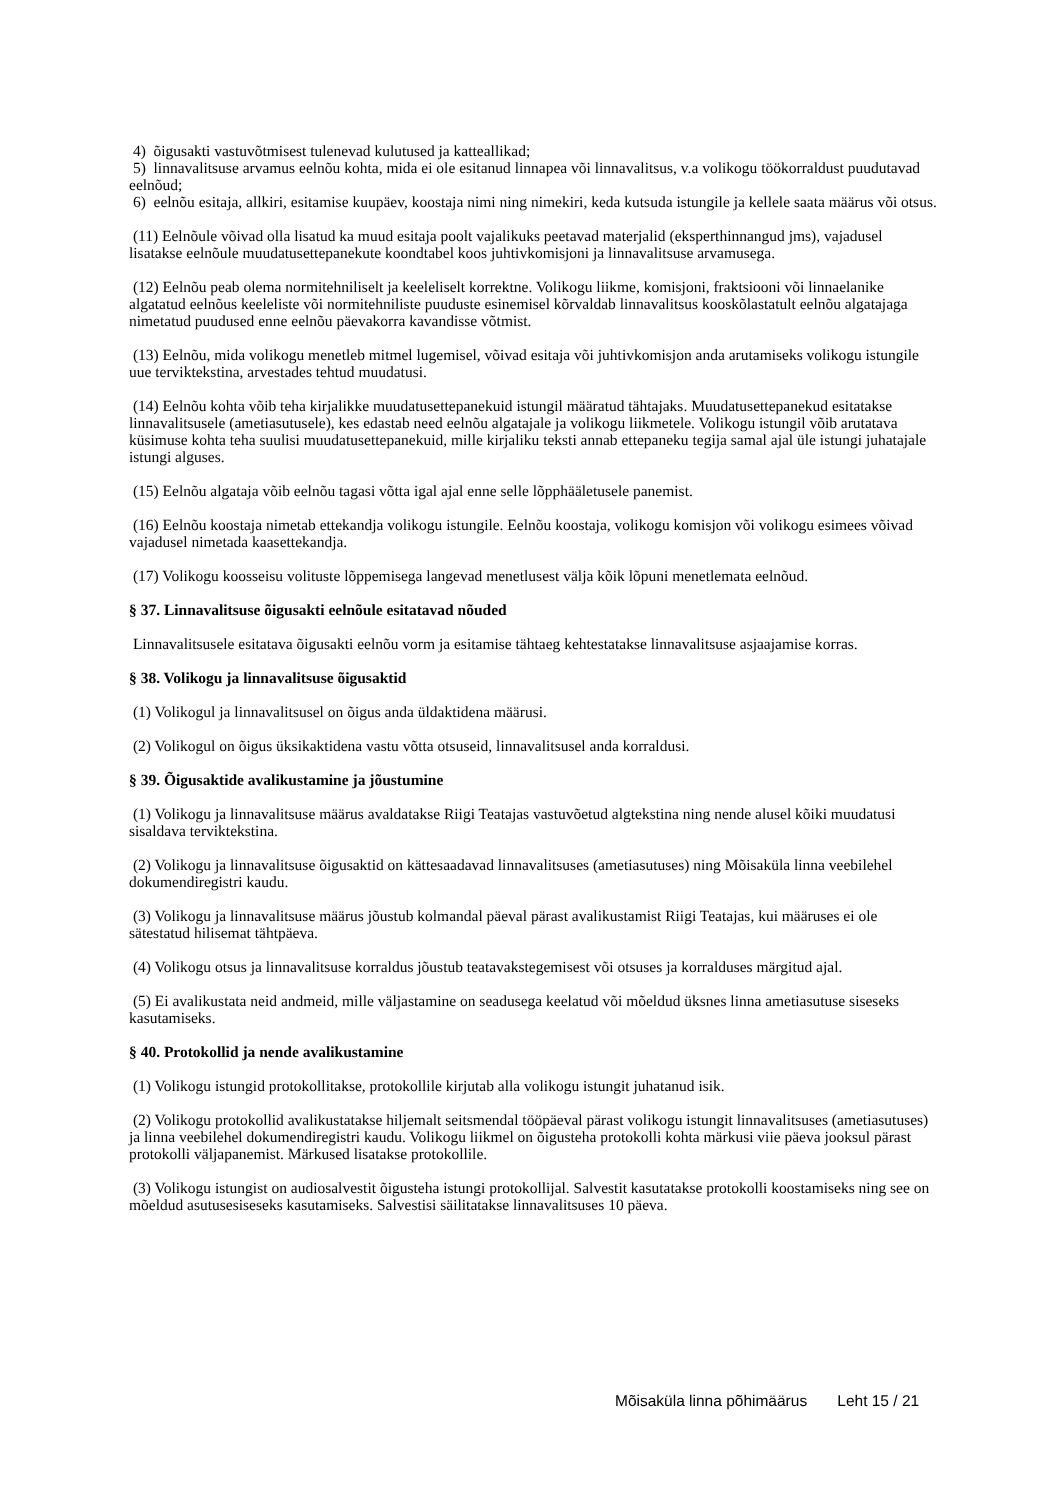4) õigusakti vastuvõtmisest tulenevad kulutused ja katteallikad;
5) linnavalitsuse arvamus eelnõu kohta, mida ei ole esitanud linnapea või linnavalitsus, v.a volikogu töökorraldust puudutavad eelnõud;
6) eelnõu esitaja, allkiri, esitamise kuupäev, koostaja nimi ning nimekiri, keda kutsuda istungile ja kellele saata määrus või otsus.
(11) Eelnõule võivad olla lisatud ka muud esitaja poolt vajalikuks peetavad materjalid (eksperthinnangud jms), vajadusel lisatakse eelnõule muudatusettepanekute koondtabel koos juhtivkomisjoni ja linnavalitsuse arvamusega.
(12) Eelnõu peab olema normitehniliselt ja keeleliselt korrektne. Volikogu liikme, komisjoni, fraktsiooni või linnaelanike algatatud eelnõus keeleliste või normitehniliste puuduste esinemisel kõrvaldab linnavalitsus kooskõlastatult eelnõu algatajaga nimetatud puudused enne eelnõu päevakorra kavandisse võtmist.
(13) Eelnõu, mida volikogu menetleb mitmel lugemisel, võivad esitaja või juhtivkomisjon anda arutamiseks volikogu istungile uue terviktekstina, arvestades tehtud muudatusi.
(14) Eelnõu kohta võib teha kirjalikke muudatusettepanekuid istungil määratud tähtajaks. Muudatusettepanekud esitatakse linnavalitsusele (ametiasutusele), kes edastab need eelnõu algatajale ja volikogu liikmetele. Volikogu istungil võib arutatava küsimuse kohta teha suulisi muudatusettepanekuid, mille kirjaliku teksti annab ettepaneku tegija samal ajal üle istungi juhatajale istungi alguses.
(15) Eelnõu algataja võib eelnõu tagasi võtta igal ajal enne selle lõpphääletusele panemist.
(16) Eelnõu koostaja nimetab ettekandja volikogu istungile. Eelnõu koostaja, volikogu komisjon või volikogu esimees võivad vajadusel nimetada kaasettekandja.
(17) Volikogu koosseisu volituste lõppemisega langevad menetlusest välja kõik lõpuni menetlemata eelnõud.
§ 37. Linnavalitsuse õigusakti eelnõule esitatavad nõuded
Linnavalitsusele esitatava õigusakti eelnõu vorm ja esitamise tähtaeg kehtestatakse linnavalitsuse asjaajamise korras.
§ 38. Volikogu ja linnavalitsuse õigusaktid
(1) Volikogul ja linnavalitsusel on õigus anda üldaktidena määrusi.
(2) Volikogul on õigus üksikaktidena vastu võtta otsuseid, linnavalitsusel anda korraldusi.
§ 39. Õigusaktide avalikustamine ja jõustumine
(1) Volikogu ja linnavalitsuse määrus avaldatakse Riigi Teatajas vastuvõetud algtekstina ning nende alusel kõiki muudatusi sisaldava terviktekstina.
(2) Volikogu ja linnavalitsuse õigusaktid on kättesaadavad linnavalitsuses (ametiasutuses) ning Mõisaküla linna veebilehel dokumendiregistri kaudu.
(3) Volikogu ja linnavalitsuse määrus jõustub kolmandal päeval pärast avalikustamist Riigi Teatajas, kui määruses ei ole sätestatud hilisemat tähtpäeva.
(4) Volikogu otsus ja linnavalitsuse korraldus jõustub teatavakstegemisest või otsuses ja korralduses märgitud ajal.
(5) Ei avalikustata neid andmeid, mille väljastamine on seadusega keelatud või mõeldud üksnes linna ametiasutuse siseseks kasutamiseks.
§ 40. Protokollid ja nende avalikustamine
(1) Volikogu istungid protokollitakse, protokollile kirjutab alla volikogu istungit juhatanud isik.
(2) Volikogu protokollid avalikustatakse hiljemalt seitsmendal tööpäeval pärast volikogu istungit linnavalitsuses (ametiasutuses) ja linna veebilehel dokumendiregistri kaudu. Volikogu liikmel on õigusteha protokolli kohta märkusi viie päeva jooksul pärast protokolli väljapanemist. Märkused lisatakse protokollile.
(3) Volikogu istungist on audiosalvestit õigusteha istungi protokollijal. Salvestit kasutatakse protokolli koostamiseks ning see on mõeldud asutusesiseseks kasutamiseks. Salvestisi säilitatakse linnavalitsuses 10 päeva.
Mõisaküla linna põhimäärus Leht 15 / 21